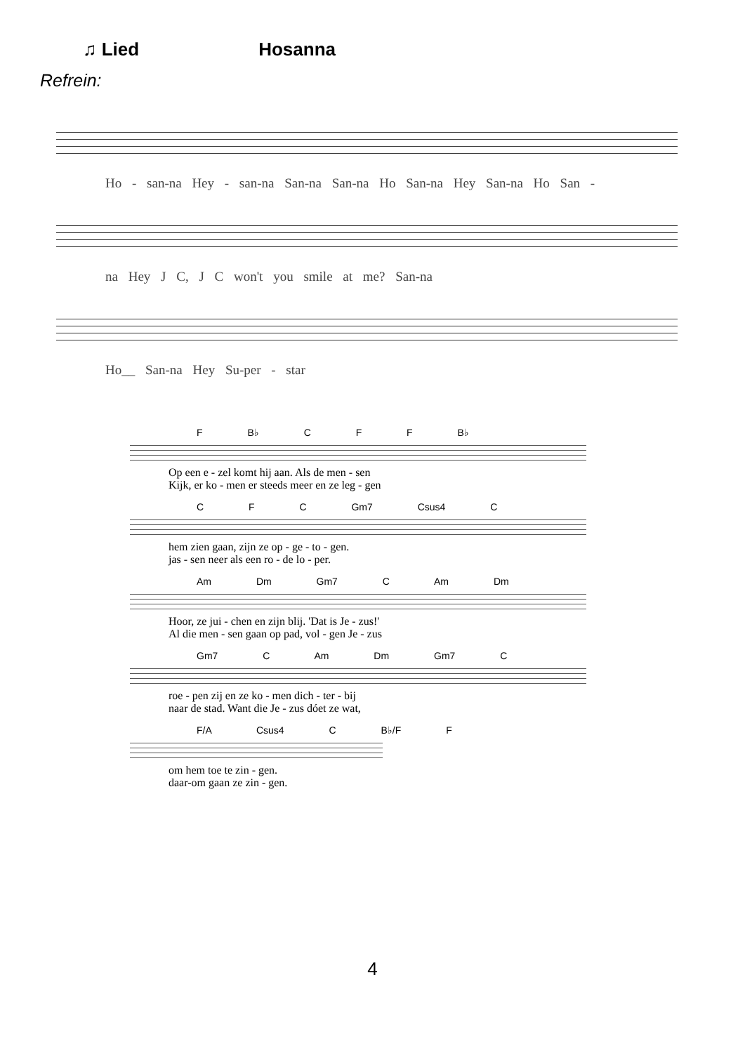♫ Lied Hosanna
Refrein:
Ho - san-na Hey - san-na San-na San-na Ho San-na Hey San-na Ho San -
na Hey J C, J C won't you smile at me? San-na
Ho__ San-na Hey Su-per - star
F B♭ C F F B♭
Op een e - zel komt hij aan. Als de men - sen
Kijk, er ko - men er steeds meer en ze leg - gen
C F C Gm7 Csus4 C
hem zien gaan, zijn ze op - ge - to - gen.
jas - sen neer als een ro - de lo - per.
Am Dm Gm7 C Am Dm
Hoor, ze jui - chen en zijn blij. 'Dat is Je - zus!'
Al die men - sen gaan op pad, vol - gen Je - zus
Gm7 C Am Dm Gm7 C
roe - pen zij en ze ko - men dich - ter - bij
naar de stad. Want die Je - zus dóet ze wat,
F/A Csus4 C B♭/F F
om hem toe te zin - gen.
daar-om gaan ze zin - gen.
4